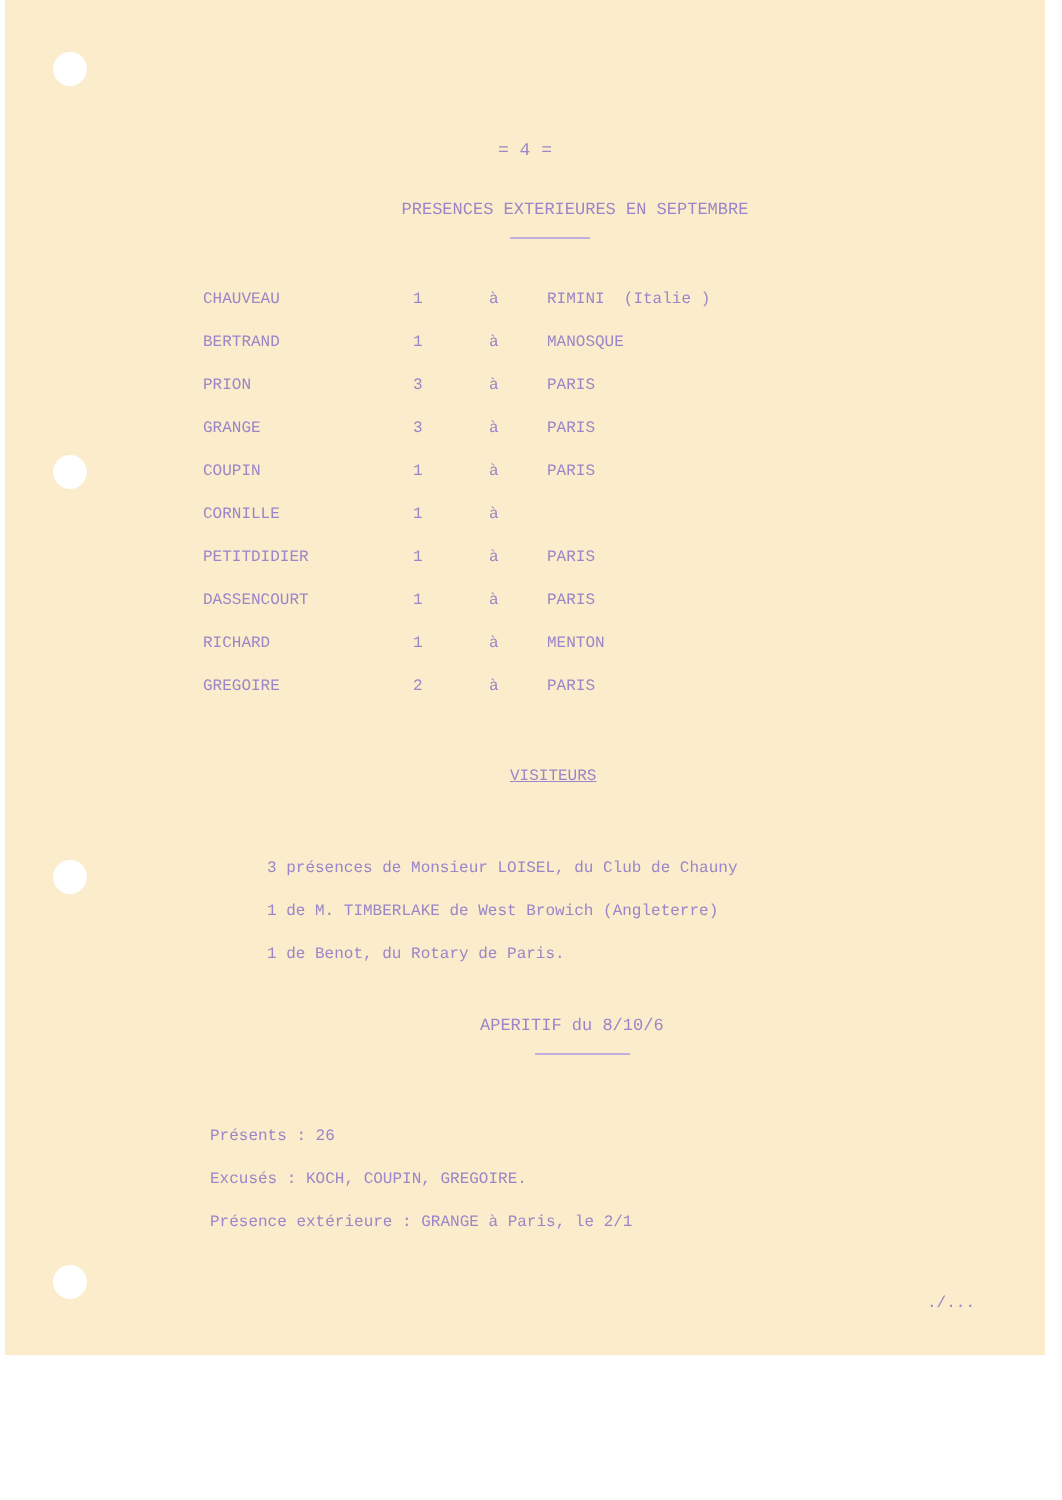= 4 =
PRESENCES EXTERIEURES EN SEPTEMBRE
| CHAUVEAU | 1 | à | RIMINI (Italie ) |
| BERTRAND | 1 | à | MANOSQUE |
| PRION | 3 | à | PARIS |
| GRANGE | 3 | à | PARIS |
| COUPIN | 1 | à | PARIS |
| CORNILLE | 1 | à | |
| PETITDIDIER | 1 | à | PARIS |
| DASSENCOURT | 1 | à | PARIS |
| RICHARD | 1 | à | MENTON |
| GREGOIRE | 2 | à | PARIS |
VISITEURS
3 présences de Monsieur LOISEL, du Club de Chauny
1 de M. TIMBERLAKE de West Browich (Angleterre)
1 de Benot, du Rotary de Paris.
APERITIF du 8/10/6
Présents : 26
Excusés : KOCH, COUPIN, GREGOIRE.
Présence extérieure : GRANGE à Paris, le 2/1
./...